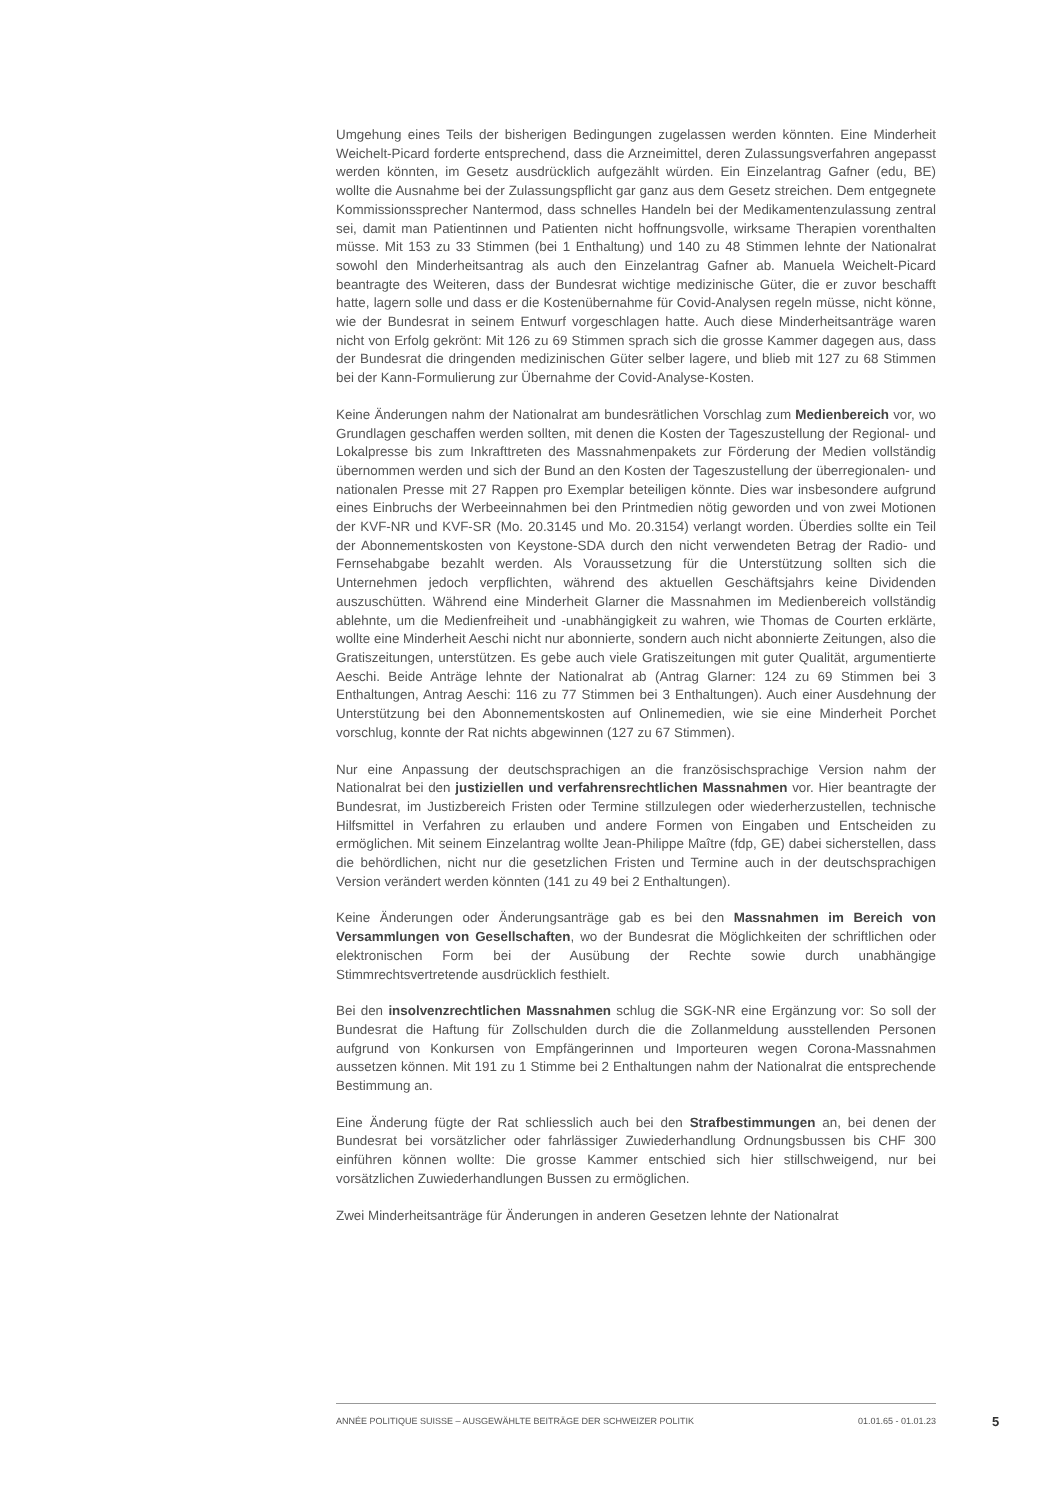Umgehung eines Teils der bisherigen Bedingungen zugelassen werden könnten. Eine Minderheit Weichelt-Picard forderte entsprechend, dass die Arzneimittel, deren Zulassungsverfahren angepasst werden könnten, im Gesetz ausdrücklich aufgezählt würden. Ein Einzelantrag Gafner (edu, BE) wollte die Ausnahme bei der Zulassungspflicht gar ganz aus dem Gesetz streichen. Dem entgegnete Kommissionssprecher Nantermod, dass schnelles Handeln bei der Medikamentenzulassung zentral sei, damit man Patientinnen und Patienten nicht hoffnungsvolle, wirksame Therapien vorenthalten müsse. Mit 153 zu 33 Stimmen (bei 1 Enthaltung) und 140 zu 48 Stimmen lehnte der Nationalrat sowohl den Minderheitsantrag als auch den Einzelantrag Gafner ab. Manuela Weichelt-Picard beantragte des Weiteren, dass der Bundesrat wichtige medizinische Güter, die er zuvor beschafft hatte, lagern solle und dass er die Kostenübernahme für Covid-Analysen regeln müsse, nicht könne, wie der Bundesrat in seinem Entwurf vorgeschlagen hatte. Auch diese Minderheitsanträge waren nicht von Erfolg gekrönt: Mit 126 zu 69 Stimmen sprach sich die grosse Kammer dagegen aus, dass der Bundesrat die dringenden medizinischen Güter selber lagere, und blieb mit 127 zu 68 Stimmen bei der Kann-Formulierung zur Übernahme der Covid-Analyse-Kosten.
Keine Änderungen nahm der Nationalrat am bundesrätlichen Vorschlag zum Medienbereich vor, wo Grundlagen geschaffen werden sollten, mit denen die Kosten der Tageszustellung der Regional- und Lokalpresse bis zum Inkrafttreten des Massnahmenpakets zur Förderung der Medien vollständig übernommen werden und sich der Bund an den Kosten der Tageszustellung der überregionalen- und nationalen Presse mit 27 Rappen pro Exemplar beteiligen könnte. Dies war insbesondere aufgrund eines Einbruchs der Werbeeinnahmen bei den Printmedien nötig geworden und von zwei Motionen der KVF-NR und KVF-SR (Mo. 20.3145 und Mo. 20.3154) verlangt worden. Überdies sollte ein Teil der Abonnementskosten von Keystone-SDA durch den nicht verwendeten Betrag der Radio- und Fernsehabgabe bezahlt werden. Als Voraussetzung für die Unterstützung sollten sich die Unternehmen jedoch verpflichten, während des aktuellen Geschäftsjahrs keine Dividenden auszuschütten. Während eine Minderheit Glarner die Massnahmen im Medienbereich vollständig ablehnte, um die Medienfreiheit und -unabhängigkeit zu wahren, wie Thomas de Courten erklärte, wollte eine Minderheit Aeschi nicht nur abonnierte, sondern auch nicht abonnierte Zeitungen, also die Gratiszeitungen, unterstützen. Es gebe auch viele Gratiszeitungen mit guter Qualität, argumentierte Aeschi. Beide Anträge lehnte der Nationalrat ab (Antrag Glarner: 124 zu 69 Stimmen bei 3 Enthaltungen, Antrag Aeschi: 116 zu 77 Stimmen bei 3 Enthaltungen). Auch einer Ausdehnung der Unterstützung bei den Abonnementskosten auf Onlinemedien, wie sie eine Minderheit Porchet vorschlug, konnte der Rat nichts abgewinnen (127 zu 67 Stimmen).
Nur eine Anpassung der deutschsprachigen an die französischsprachige Version nahm der Nationalrat bei den justiziellen und verfahrensrechtlichen Massnahmen vor. Hier beantragte der Bundesrat, im Justizbereich Fristen oder Termine stillzulegen oder wiederherzustellen, technische Hilfsmittel in Verfahren zu erlauben und andere Formen von Eingaben und Entscheiden zu ermöglichen. Mit seinem Einzelantrag wollte Jean-Philippe Maître (fdp, GE) dabei sicherstellen, dass die behördlichen, nicht nur die gesetzlichen Fristen und Termine auch in der deutschsprachigen Version verändert werden könnten (141 zu 49 bei 2 Enthaltungen).
Keine Änderungen oder Änderungsanträge gab es bei den Massnahmen im Bereich von Versammlungen von Gesellschaften, wo der Bundesrat die Möglichkeiten der schriftlichen oder elektronischen Form bei der Ausübung der Rechte sowie durch unabhängige Stimmrechtsvertretende ausdrücklich festhielt.
Bei den insolvenzrechtlichen Massnahmen schlug die SGK-NR eine Ergänzung vor: So soll der Bundesrat die Haftung für Zollschulden durch die die Zollanmeldung ausstellenden Personen aufgrund von Konkursen von Empfängerinnen und Importeuren wegen Corona-Massnahmen aussetzen können. Mit 191 zu 1 Stimme bei 2 Enthaltungen nahm der Nationalrat die entsprechende Bestimmung an.
Eine Änderung fügte der Rat schliesslich auch bei den Strafbestimmungen an, bei denen der Bundesrat bei vorsätzlicher oder fahrlässiger Zuwiederhandlung Ordnungsbussen bis CHF 300 einführen können wollte: Die grosse Kammer entschied sich hier stillschweigend, nur bei vorsätzlichen Zuwiederhandlungen Bussen zu ermöglichen.
Zwei Minderheitsanträge für Änderungen in anderen Gesetzen lehnte der Nationalrat
ANNÉE POLITIQUE SUISSE – AUSGEWÄHLTE BEITRÄGE DER SCHWEIZER POLITIK 01.01.65 - 01.01.23
5